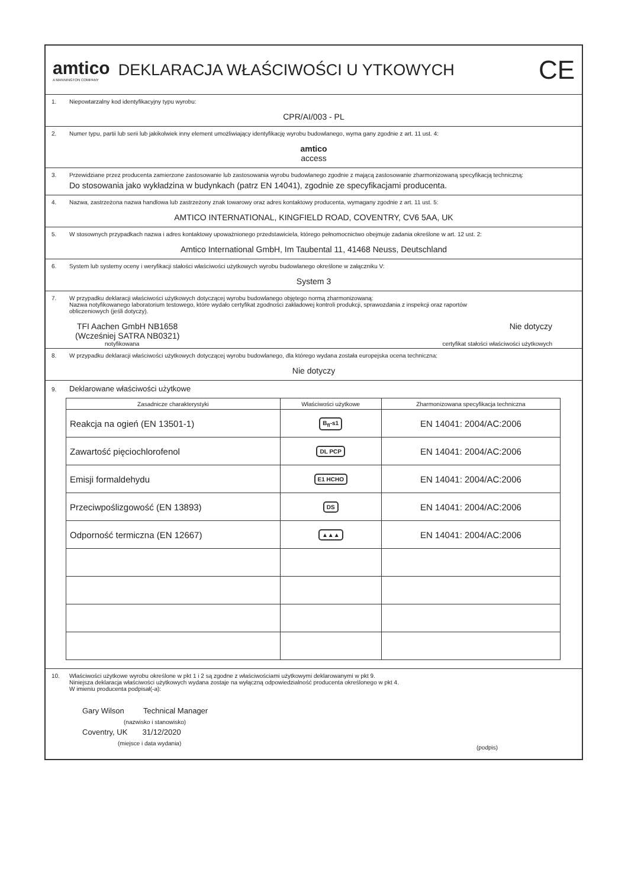amtico
A MANNINGTON COMPANY
DEKLARACJA WŁAŚCIWOŚCI U YTKOWYCH
CE
1. Niepowtarzalny kod identyfikacyjny typu wyrobu:
CPR/AI/003 - PL
2. Numer typu, partii lub serii lub jakikolwiek inny element umożliwiający identyfikację wyrobu budowlanego, wyma gany zgodnie z art. 11 ust. 4:
amtico
access
3. Przewidziane przez producenta zamierzone zastosowanie lub zastosowania wyrobu budowlanego zgodnie z mającą zastosowanie zharmonizowaną specyfikacją techniczną:
Do stosowania jako wykładzina w budynkach (patrz EN 14041), zgodnie ze specyfikacjami producenta.
4. Nazwa, zastrzeżona nazwa handlowa lub zastrzeżony znak towarowy oraz adres kontaktowy producenta, wymagany zgodnie z art. 11 ust. 5:
AMTICO INTERNATIONAL, KINGFIELD ROAD, COVENTRY, CV6 5AA, UK
5. W stosownych przypadkach nazwa i adres kontaktowy upoważnionego przedstawiciela, którego pełnomocnictwo obejmuje zadania określone w art. 12 ust. 2:
Amtico International GmbH, Im Taubental 11, 41468 Neuss, Deutschland
6. System lub systemy oceny i weryfikacji stałości właściwości użytkowych wyrobu budowlanego określone w załączniku V:
System 3
7. W przypadku deklaracji właściwości użytkowych dotyczącej wyrobu budowlanego objętego normą zharmonizowaną:
Nazwa notyfikowanego laboratorium testowego, które wydało certyfikat zgodności zakładowej kontroli produkcji, sprawozdania z inspekcji oraz raportów
obliczeniowych (jeśli dotyczy).
TFI Aachen GmbH NB1658
(Wcześniej SATRA NB0321)
Nie dotyczy
notyfikowana certyfikat stałości właściwości użytkowych
8. W przypadku deklaracji właściwości użytkowych dotyczącej wyrobu budowlanego, dla którego wydana została europejska ocena techniczna:
Nie dotyczy
9. Deklarowane właściwości użytkowe
| Zasadnicze charakterystyki | Właściwości użytkowe | Zharmonizowana specyfikacja techniczna |
| --- | --- | --- |
| Reakcja na ogień (EN 13501-1) | B<sub>fl</sub>-s1 | EN 14041: 2004/AC:2006 |
| Zawartość pięciochlorofenol | DL PCP | EN 14041: 2004/AC:2006 |
| Emisji formaldehydu | E1 HCHO | EN 14041: 2004/AC:2006 |
| Przeciwpoślizgowość (EN 13893) | DS | EN 14041: 2004/AC:2006 |
| Odporność termiczna (EN 12667) | ▲▲▲ | EN 14041: 2004/AC:2006 |
10. Właściwości użytkowe wyrobu określone w pkt 1 i 2 są zgodne z właściwościami użytkowymi deklarowanymi w pkt 9.
Niniejsza deklaracja właściwości użytkowych wydana zostaje na wyłączną odpowiedzialność producenta określonego w pkt 4.
W imieniu producenta podpisał(-a):
Gary Wilson Technical Manager
(nazwisko i stanowisko)
Coventry, UK 31/12/2020
(miejsce i data wydania)
(podpis)